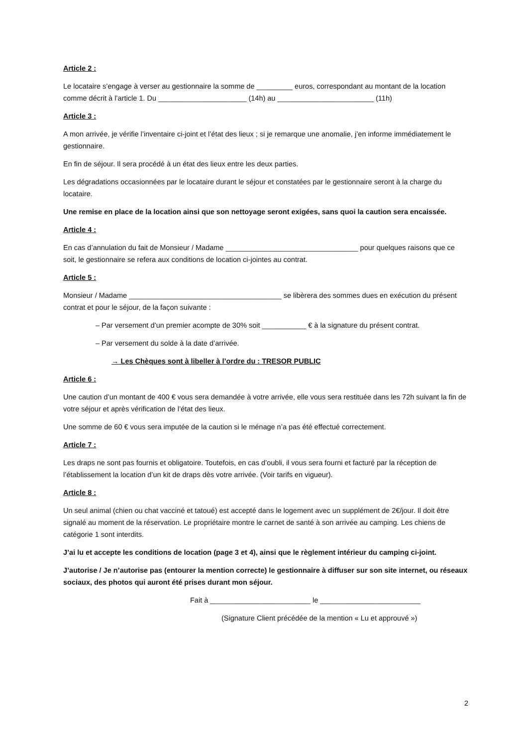Article 2 :
Le locataire s’engage à verser au gestionnaire la somme de _________ euros, correspondant au montant de la location comme décrit à l’article 1. Du ______________________ (14h) au ________________________ (11h)
Article 3 :
A mon arrivée, je vérifie l’inventaire ci-joint et l’état des lieux ; si je remarque une anomalie, j’en informe immédiatement le gestionnaire.
En fin de séjour. Il sera procédé à un état des lieux entre les deux parties.
Les dégradations occasionnées par le locataire durant le séjour et constatées par le gestionnaire seront à la charge du locataire.
Une remise en place de la location ainsi que son nettoyage seront exigées, sans quoi la caution sera encaissée.
Article 4 :
En cas d’annulation du fait de Monsieur / Madame _________________________________ pour quelques raisons que ce soit, le gestionnaire se refera aux conditions de location ci-jointes au contrat.
Article 5 :
Monsieur / Madame ______________________________________ se libèrera des sommes dues en exécution du présent contrat et pour le séjour, de la façon suivante :
– Par versement d’un premier acompte de 30% soit ___________ € à la signature du présent contrat.
– Par versement du solde à la date d’arrivée.
→ Les Chèques sont à libeller à l’ordre du : TRESOR PUBLIC
Article 6 :
Une caution d’un montant de 400 € vous sera demandée à votre arrivée, elle vous sera restituée dans les 72h suivant la fin de votre séjour et après vérification de l’état des lieux.
Une somme de 60 € vous sera imputée de la caution si le ménage n’a pas été effectué correctement.
Article 7 :
Les draps ne sont pas fournis et obligatoire. Toutefois, en cas d’oubli, il vous sera fourni et facturé par la réception de l’établissement la location d’un kit de draps dès votre arrivée. (Voir tarifs en vigueur).
Article 8 :
Un seul animal (chien ou chat vacciné et tatoué) est accepté dans le logement avec un supplément de 2€/jour. Il doit être signalé au moment de la réservation. Le propriétaire montre le carnet de santé à son arrivée au camping. Les chiens de catégorie 1 sont interdits.
J’ai lu et accepte les conditions de location (page 3 et 4), ainsi que le règlement intérieur du camping ci-joint.
J’autorise / Je n’autorise pas (entourer la mention correcte) le gestionnaire à diffuser sur son site internet, ou réseaux sociaux, des photos qui auront été prises durant mon séjour.
Fait à _________________________ le _________________________
(Signature Client précédée de la mention « Lu et approuvé »)
2